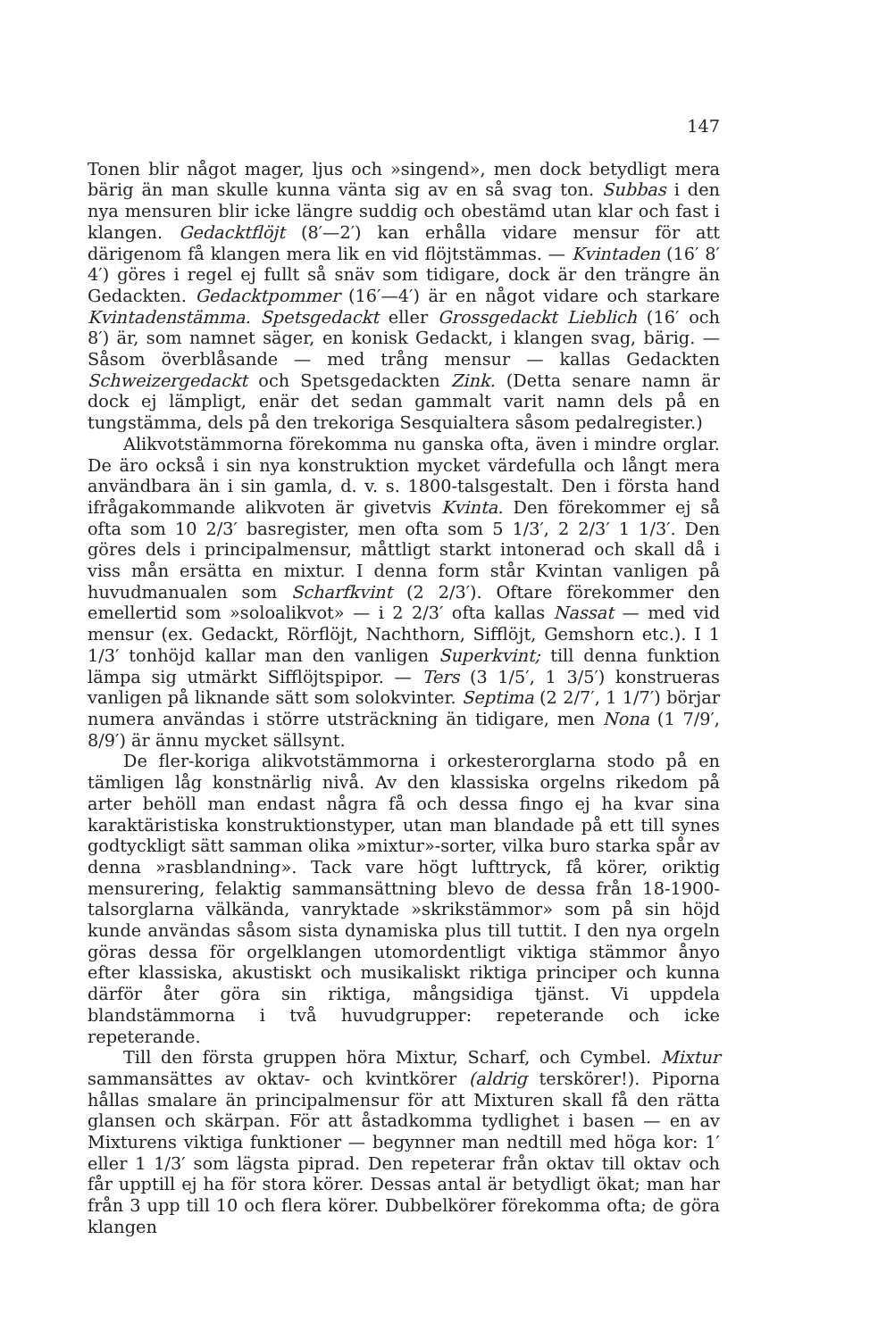147
Tonen blir något mager, ljus och »singend», men dock betydligt mera bärig än man skulle kunna vänta sig av en så svag ton. Subbas i den nya mensuren blir icke längre suddig och obestämd utan klar och fast i klangen. Gedacktflöjt (8′—2′) kan erhålla vidare mensur för att därigenom få klangen mera lik en vid flöjtstämmas. — Kvintaden (16′ 8′ 4′) göres i regel ej fullt så snäv som tidigare, dock är den trängre än Gedackten. Gedacktpommer (16′—4′) är en något vidare och starkare Kvintadenstämma. Spetsgedackt eller Grossgedackt Lieblich (16′ och 8′) är, som namnet säger, en konisk Gedackt, i klangen svag, bärig. — Såsom överblåsande — med trång mensur — kallas Gedackten Schweizergedackt och Spetsgedackten Zink. (Detta senare namn är dock ej lämpligt, enär det sedan gammalt varit namn dels på en tungstämma, dels på den trekoriga Sesquialtera såsom pedalregister.)
Alikvotstämmorna förekomma nu ganska ofta, även i mindre orglar. De äro också i sin nya konstruktion mycket värdefulla och långt mera användbara än i sin gamla, d. v. s. 1800-talsgestalt. Den i första hand ifrågakommande alikvoten är givetvis Kvinta. Den förekommer ej så ofta som 10 2/3′ basregister, men ofta som 5 1/3′, 2 2/3′ 1 1/3′. Den göres dels i principalmensur, måttligt starkt intonerad och skall då i viss mån ersätta en mixtur. I denna form står Kvintan vanligen på huvudmanualen som Scharfkvint (2 2/3′). Oftare förekommer den emellertid som »soloalikvot» — i 2 2/3′ ofta kallas Nassat — med vid mensur (ex. Gedackt, Rörflöjt, Nachthorn, Sifflöjt, Gemshorn etc.). I 1 1/3′ tonhöjd kallar man den vanligen Superkvint; till denna funktion lämpa sig utmärkt Sifflöjtspipor. — Ters (3 1/5′, 1 3/5′) konstrueras vanligen på liknande sätt som solokvinter. Septima (2 2/7′, 1 1/7′) börjar numera användas i större utsträckning än tidigare, men Nona (1 7/9′, 8/9′) är ännu mycket sällsynt.
De fler-koriga alikvotstämmorna i orkesterorglarna stodo på en tämligen låg konstnärlig nivå. Av den klassiska orgelns rikedom på arter behöll man endast några få och dessa fingo ej ha kvar sina karaktäristiska konstruktionstyper, utan man blandade på ett till synes godtyckligt sätt samman olika »mixtur»-sorter, vilka buro starka spår av denna »rasblandning». Tack vare högt lufttryck, få körer, oriktig mensurering, felaktig sammansättning blevo de dessa från 18-1900-talsorglarna välkända, vanryktade »skrikstämmor» som på sin höjd kunde användas såsom sista dynamiska plus till tuttit. I den nya orgeln göras dessa för orgelklangen utomordentligt viktiga stämmor ånyo efter klassiska, akustiskt och musikaliskt riktiga principer och kunna därför åter göra sin riktiga, mångsidiga tjänst. Vi uppdela blandstämmorna i två huvudgrupper: repeterande och icke repeterande.
Till den första gruppen höra Mixtur, Scharf, och Cymbel. Mixtur sammansättes av oktav- och kvintkörer (aldrig terskörer!). Piporna hållas smalare än principalmensur för att Mixturen skall få den rätta glansen och skärpan. För att åstadkomma tydlighet i basen — en av Mixturens viktiga funktioner — begynner man nedtill med höga kor: 1′ eller 1 1/3′ som lägsta piprad. Den repeterar från oktav till oktav och får upptill ej ha för stora körer. Dessas antal är betydligt ökat; man har från 3 upp till 10 och flera körer. Dubbelkörer förekomma ofta; de göra klangen